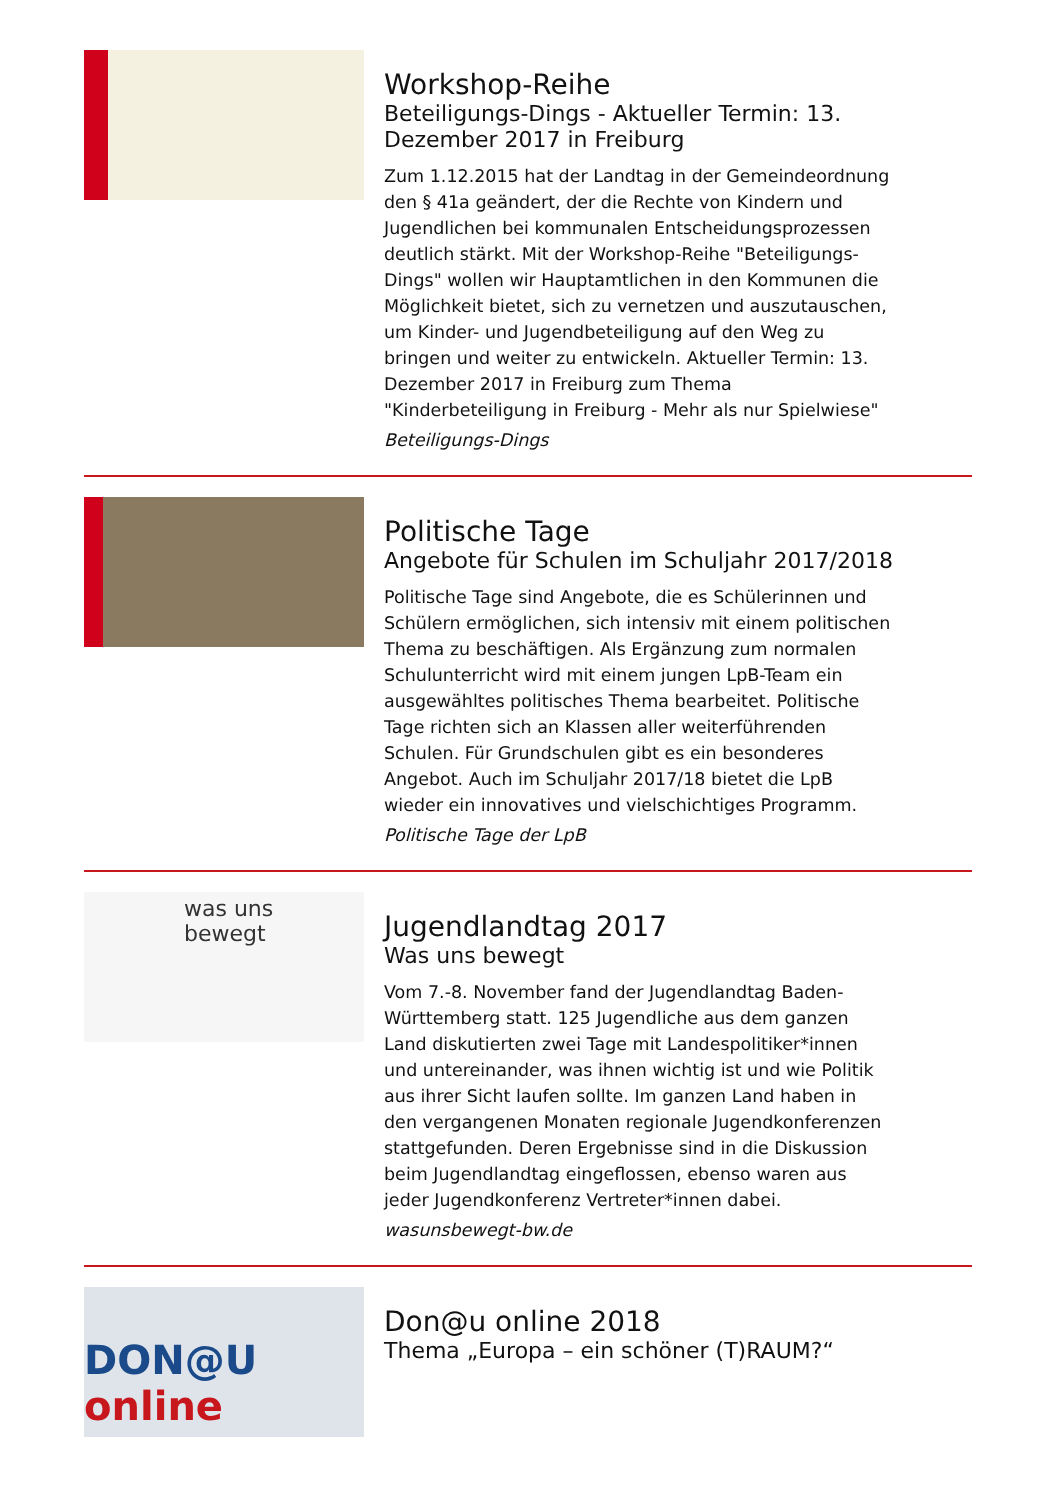Workshop-Reihe
Beteiligungs-Dings - Aktueller Termin: 13. Dezember 2017 in Freiburg
Zum 1.12.2015 hat der Landtag in der Gemeindeordnung den § 41a geändert, der die Rechte von Kindern und Jugendlichen bei kommunalen Entscheidungsprozessen deutlich stärkt. Mit der Workshop-Reihe "Beteiligungs-Dings" wollen wir Hauptamtlichen in den Kommunen die Möglichkeit bietet, sich zu vernetzen und auszutauschen, um Kinder- und Jugendbeteiligung auf den Weg zu bringen und weiter zu entwickeln. Aktueller Termin: 13. Dezember 2017 in Freiburg zum Thema "Kinderbeteiligung in Freiburg - Mehr als nur Spielwiese"
Beteiligungs-Dings
Politische Tage
Angebote für Schulen im Schuljahr 2017/2018
Politische Tage sind Angebote, die es Schülerinnen und Schülern ermöglichen, sich intensiv mit einem politischen Thema zu beschäftigen. Als Ergänzung zum normalen Schulunterricht wird mit einem jungen LpB-Team ein ausgewähltes politisches Thema bearbeitet. Politische Tage richten sich an Klassen aller weiterführenden Schulen. Für Grundschulen gibt es ein besonderes Angebot. Auch im Schuljahr 2017/18 bietet die LpB wieder ein innovatives und vielschichtiges Programm.
Politische Tage der LpB
was uns
bewegt
Jugendlandtag 2017
Was uns bewegt
Vom 7.-8. November fand der Jugendlandtag Baden-Württemberg statt. 125 Jugendliche aus dem ganzen Land diskutierten zwei Tage mit Landespolitiker*innen und untereinander, was ihnen wichtig ist und wie Politik aus ihrer Sicht laufen sollte. Im ganzen Land haben in den vergangenen Monaten regionale Jugendkonferenzen stattgefunden. Deren Ergebnisse sind in die Diskussion beim Jugendlandtag eingeflossen, ebenso waren aus jeder Jugendkonferenz Vertreter*innen dabei.
wasunsbewegt-bw.de
DON@U online
Don@u online 2018
Thema „Europa – ein schöner (T)RAUM?“